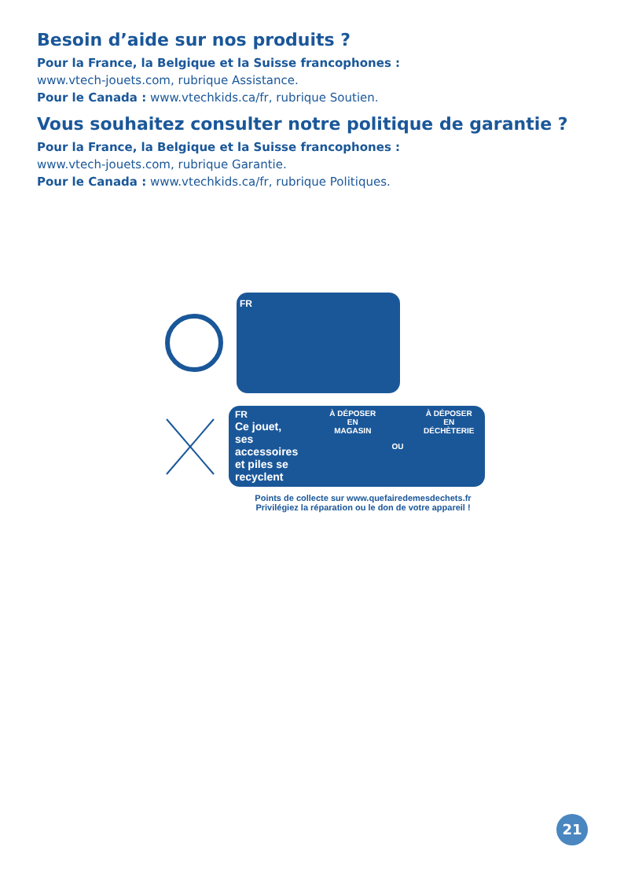Besoin d’aide sur nos produits ?
Pour la France, la Belgique et la Suisse francophones :
www.vtech-jouets.com, rubrique Assistance.
Pour le Canada : www.vtechkids.ca/fr, rubrique Soutien.
Vous souhaitez consulter notre politique de garantie ?
Pour la France, la Belgique et la Suisse francophones :
www.vtech-jouets.com, rubrique Garantie.
Pour le Canada : www.vtechkids.ca/fr, rubrique Politiques.
FR
FR
Ce jouet,
ses accessoires
et piles se
recyclent
À DÉPOSER
EN MAGASIN
OU À DÉPOSER
EN DÉCHÈTERIE
Points de collecte sur www.quefairedemesdechets.fr
Privilégiez la réparation ou le don de votre appareil !
21